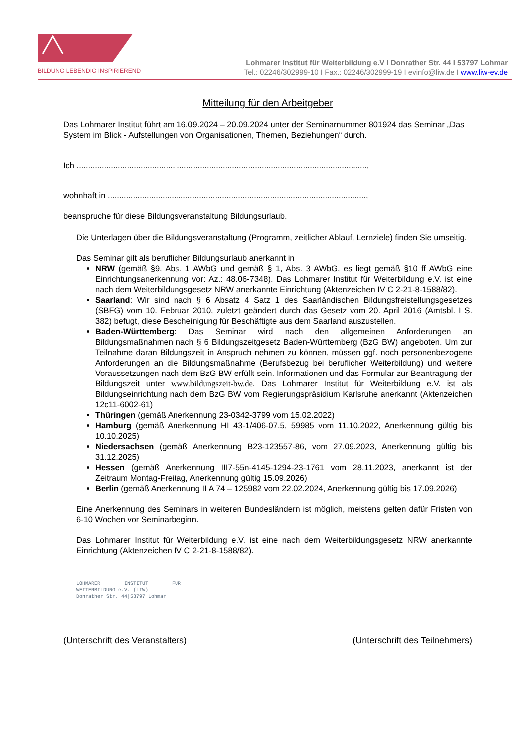BILDUNG LEBENDIG INSPIRIEREND
Lohmarer Institut für Weiterbildung e.V I Donrather Str. 44 I 53797 Lohmar
Tel.: 02246/302999-10 I Fax.: 02246/302999-19 I evinfo@liw.de I www.liw-ev.de
Mitteilung für den Arbeitgeber
Das Lohmarer Institut führt am 16.09.2024 – 20.09.2024 unter der Seminarnummer 801924 das Seminar „Das System im Blick - Aufstellungen von Organisationen, Themen, Beziehungen“ durch.
Ich ...............................................................................................................................,
wohnhaft in .................................................................................................................,
beanspruche für diese Bildungsveranstaltung Bildungsurlaub.
Die Unterlagen über die Bildungsveranstaltung (Programm, zeitlicher Ablauf, Lernziele) finden Sie umseitig.
Das Seminar gilt als beruflicher Bildungsurlaub anerkannt in
NRW (gemäß §9, Abs. 1 AWbG und gemäß § 1, Abs. 3 AWbG, es liegt gemäß §10 ff AWbG eine Einrichtungsanerkennung vor: Az.: 48.06-7348). Das Lohmarer Institut für Weiterbildung e.V. ist eine nach dem Weiterbildungsgesetz NRW anerkannte Einrichtung (Aktenzeichen IV C 2-21-8-1588/82).
Saarland: Wir sind nach § 6 Absatz 4 Satz 1 des Saarländischen Bildungsfreistellungsgesetzes (SBFG) vom 10. Februar 2010, zuletzt geändert durch das Gesetz vom 20. April 2016 (Amtsbl. I S. 382) befugt, diese Bescheinigung für Beschäftigte aus dem Saarland auszustellen.
Baden-Württemberg: Das Seminar wird nach den allgemeinen Anforderungen an Bildungsmaßnahmen nach § 6 Bildungszeitgesetz Baden-Württemberg (BzG BW) angeboten. Um zur Teilnahme daran Bildungszeit in Anspruch nehmen zu können, müssen ggf. noch personenbezogene Anforderungen an die Bildungsmaßnahme (Berufsbezug bei beruflicher Weiterbildung) und weitere Voraussetzungen nach dem BzG BW erfüllt sein. Informationen und das Formular zur Beantragung der Bildungszeit unter www.bildungszeit-bw.de. Das Lohmarer Institut für Weiterbildung e.V. ist als Bildungseinrichtung nach dem BzG BW vom Regierungspräsidium Karlsruhe anerkannt (Aktenzeichen 12c11-6002-61)
Thüringen (gemäß Anerkennung 23-0342-3799 vom 15.02.2022)
Hamburg (gemäß Anerkennung HI 43-1/406-07.5, 59985 vom 11.10.2022, Anerkennung gültig bis 10.10.2025)
Niedersachsen (gemäß Anerkennung B23-123557-86, vom 27.09.2023, Anerkennung gültig bis 31.12.2025)
Hessen (gemäß Anerkennung III7-55n-4145-1294-23-1761 vom 28.11.2023, anerkannt ist der Zeitraum Montag-Freitag, Anerkennung gültig 15.09.2026)
Berlin (gemäß Anerkennung II A 74 – 125982 vom 22.02.2024, Anerkennung gültig bis 17.09.2026)
Eine Anerkennung des Seminars in weiteren Bundesländern ist möglich, meistens gelten dafür Fristen von 6-10 Wochen vor Seminarbeginn.
Das Lohmarer Institut für Weiterbildung e.V. ist eine nach dem Weiterbildungsgesetz NRW anerkannte Einrichtung (Aktenzeichen IV C 2-21-8-1588/82).
LOHMARER INSTITUT FÜR WEITERBILDUNG e.V. (LIW)
Donrather Str. 44|53797 Lohmar
(Unterschrift des Veranstalters) (Unterschrift des Teilnehmers)